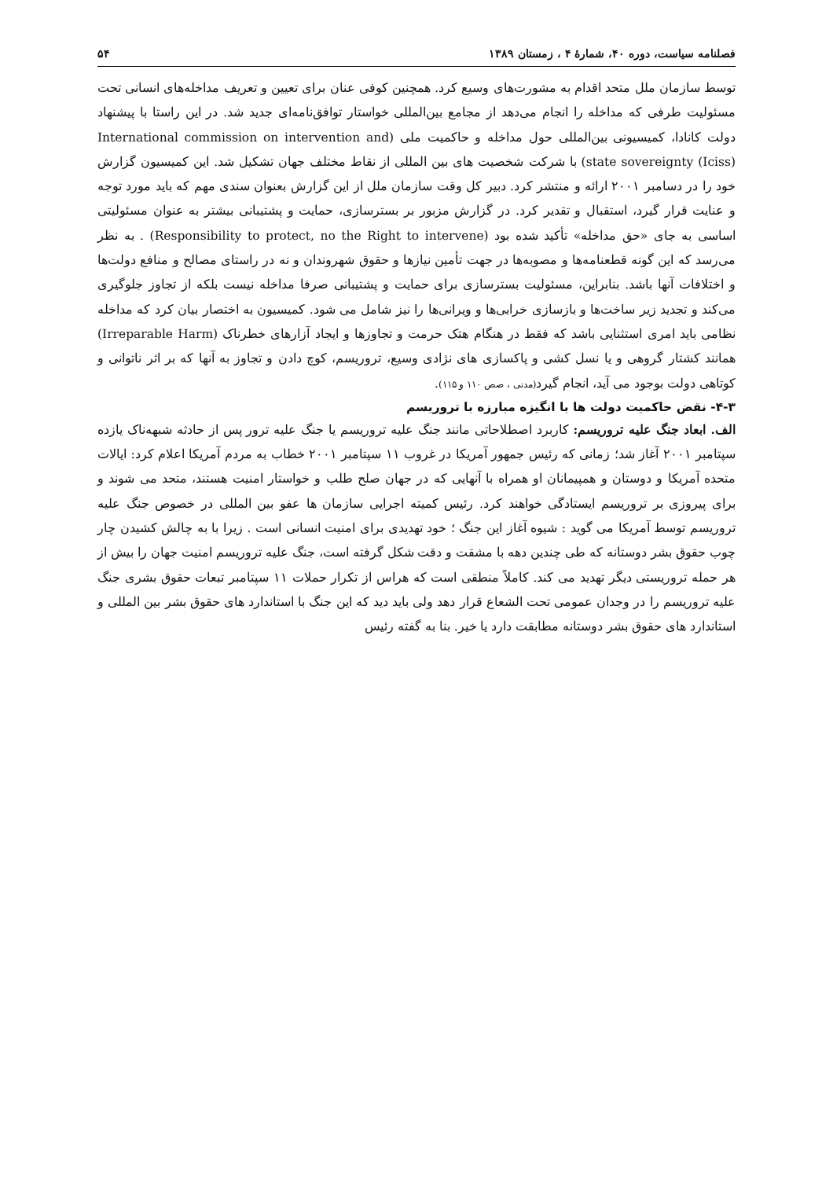فصلنامه سیاست، دوره ۴۰، شمارهٔ ۴ ، زمستان ۱۳۸۹ ۵۴
توسط سازمان ملل متحد اقدام به مشورت‌های وسیع کرد. همچنین کوفی عنان برای تعیین و تعریف مداخله‌های انسانی تحت مسئولیت طرفی که مداخله را انجام می‌دهد از مجامع بین‌المللی خواستار توافق‌نامه‌ای جدید شد. در این راستا با پیشنهاد دولت کانادا، کمیسیونی بین‌المللی حول مداخله و حاکمیت ملی (International commission on intervention and state sovereignty (Iciss)) با شرکت شخصیت های بین المللی از نقاط مختلف جهان تشکیل شد. این کمیسیون گزارش خود را در دسامبر ۲۰۰۱ ارائه و منتشر کرد. دبیر کل وقت سازمان ملل از این گزارش بعنوان سندی مهم که باید مورد توجه و عنایت قرار گیرد، استقبال و تقدیر کرد. در گزارش مزبور بر بسترسازی، حمایت و پشتیبانی بیشتر به عنوان مسئولیتی اساسی به جای «حق مداخله» تأکید شده بود (Responsibility to protect, no the Right to intervene) . به نظر می‌رسد که این گونه قطعنامه‌ها و مصوبه‌ها در جهت تأمین نیازها و حقوق شهروندان و نه در راستای مصالح و منافع دولت‌ها و اختلافات آنها باشد. بنابراین، مسئولیت بسترسازی برای حمایت و پشتیبانی صرفا مداخله نیست بلکه از تجاوز جلوگیری می‌کند و تجدید زیر ساخت‌ها و بازسازی خرابی‌ها و ویرانی‌ها را نیز شامل می شود. کمیسیون به اختصار بیان کرد که مداخله نظامی باید امری استثنایی باشد که فقط در هنگام هتک حرمت و تجاوزها و ایجاد آزارهای خطرناک (Irreparable Harm) همانند کشتار گروهی و یا نسل کشی و پاکسازی های نژادی وسیع، تروریسم، کوچ دادن و تجاوز به آنها که بر اثر ناتوانی و کوتاهی دولت بوجود می آید، انجام گیرد(مدنی ، صص ۱۱۰ و ۱۱۵).
۴-۳- نقض حاکمیت دولت ها با انگیزه مبارزه با تروریسم
الف. ابعاد جنگ علیه تروریسم: کاربرد اصطلاحاتی مانند جنگ علیه تروریسم یا جنگ علیه ترور پس از حادثه شبهه‌ناک یازده سپتامبر ۲۰۰۱ آغاز شد؛ زمانی که رئیس جمهور آمریکا در غروب ۱۱ سپتامبر ۲۰۰۱ خطاب به مردم آمریکا اعلام کرد: ایالات متحده آمریکا و دوستان و همپیمانان او همراه با آنهایی که در جهان صلح طلب و خواستار امنیت هستند، متحد می شوند و برای پیروزی بر تروریسم ایستادگی خواهند کرد. رئیس کمیته اجرایی سازمان ها عفو بین المللی در خصوص جنگ علیه تروریسم توسط آمریکا می گوید : شیوه آغاز این جنگ ؛ خود تهدیدی برای امنیت انسانی است . زیرا با به چالش کشیدن چار چوب حقوق بشر دوستانه که طی چندین دهه با مشقت و دقت شکل گرفته است، جنگ علیه تروریسم امنیت جهان را بیش از هر حمله تروریستی دیگر تهدید می کند. کاملاً منطقی است که هراس از تکرار حملات ۱۱ سپتامبر تبعات حقوق بشری جنگ علیه تروریسم را در وجدان عمومی تحت الشعاع قرار دهد ولی باید دید که این جنگ با استاندارد های حقوق بشر بین المللی و استاندارد های حقوق بشر دوستانه مطابقت دارد یا خیر. بنا به گفته رئیس